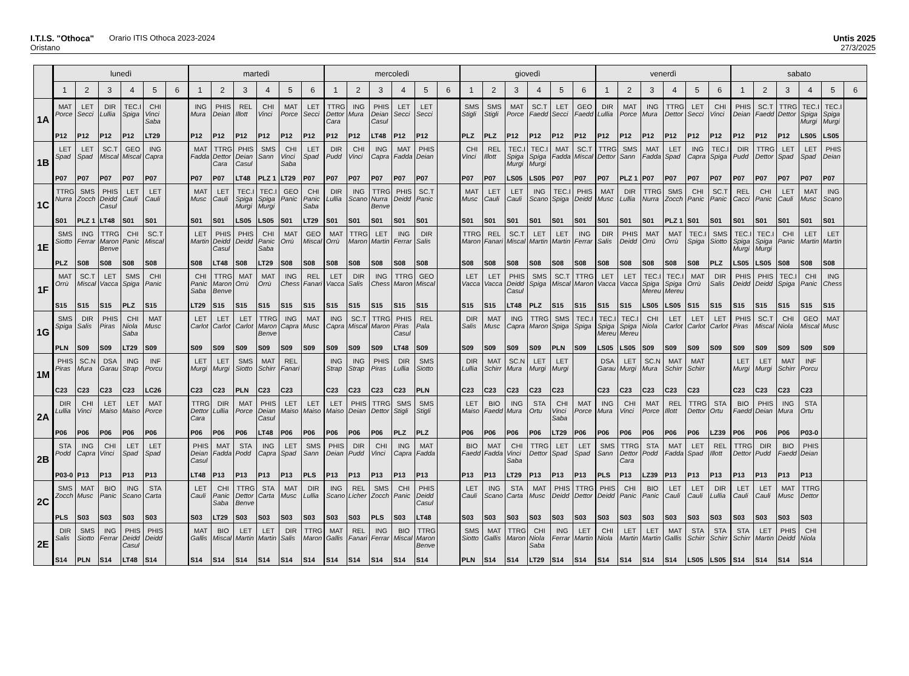I.T.I.S. "Othoca" Orario ITIS Othoca 2023-2024
Oristano
Untis 2025
27/3/2025
| | lunedì | | | | | | martedì | | | | | | mercoledì | | | | | | giovedì | | | | | | venerdì | | | | | | sabato | | | | | |
| --- | --- | --- | --- | --- | --- | --- | --- | --- | --- | --- | --- | --- | --- | --- | --- | --- | --- | --- | --- | --- | --- | --- | --- | --- | --- | --- | --- | --- | --- | --- | --- | --- | --- | --- | --- | --- |
| | 1 | 2 | 3 | 4 | 5 | 6 | 1 | 2 | 3 | 4 | 5 | 6 | 1 | 2 | 3 | 4 | 5 | 6 | 1 | 2 | 3 | 4 | 5 | 6 | 1 | 2 | 3 | 4 | 5 | 6 | 1 | 2 | 3 | 4 | 5 | 6 |
| 1A | MAT Porce P12 | LET Secci P12 | DIR Lullia P12 | TEC.I Spiga P12 | CHI Vinci Saba LT29 | | ING Mura P12 | PHIS Deian P12 | REL Illott P12 | CHI Vinci P12 | MAT Porce P12 | LET Secci P12 | TTRG Dettor Cara P12 | ING Mura P12 | PHIS Deian Casul LT48 | LET Secci P12 | LET Secci P12 | | SMS Stigli PLZ | SMS Stigli PLZ | MAT Porce P12 | SC.T Faedd P12 | LET Secci P12 | GEO Faedd P12 | DIR Lullia P12 | MAT Porce P12 | ING Mura P12 | TTRG Dettor P12 | LET Secci P12 | CHI Vinci P12 | PHIS Deian P12 | SC.T Faedd P12 | TTRG Dettor P12 | TEC.I Spiga Murgi LS05 | TEC.I Spiga Murgi LS05 | |
| 1B | LET Spad P07 | LET Spad P07 | SC.T Miscal P07 | GEO Miscal P07 | ING Capra P07 | | MAT Fadda P07 | TTRG Dettor Cara P07 | PHIS Deian Casul LT48 | SMS Sann PLZ 1 | CHI Vinci Saba LT29 | LET Spad P07 | DIR Pudd P07 | CHI Vinci P07 | ING Capra P07 | MAT Fadda P07 | PHIS Deian P07 | | CHI Vinci P07 | REL Illott P07 | TEC.I Spiga Murgi LS05 | TEC.I Spiga Murgi LS05 | MAT Fadda P07 | SC.T Miscal P07 | TTRG Dettor P07 | SMS Sann PLZ 1 | MAT Fadda P07 | LET Spad P07 | ING Capra P07 | TEC.I Spiga P07 | DIR Pudd P07 | TTRG Dettor P07 | LET Spad P07 | LET Spad P07 | PHIS Deian P07 | |
| 1C | TTRG Nurra S01 | SMS Zocch PLZ 1 | PHIS Deidd Casul LT48 | LET Cauli S01 | LET Cauli S01 | | MAT Musc S01 | LET Cauli S01 | TEC.I Spiga Murgi LS05 | TEC.I Spiga Murgi LS05 | GEO Panic S01 | CHI Panic Saba LT29 | DIR Lullia S01 | ING Scano S01 | TTRG Nurra Benve S01 | PHIS Deidd S01 | SC.T Panic S01 | | MAT Musc S01 | LET Cauli S01 | LET Cauli S01 | ING Scano S01 | TEC.I Spiga S01 | PHIS Deidd S01 | MAT Musc S01 | DIR Lullia S01 | TTRG Nurra S01 | SMS Zocch PLZ 1 | CHI Panic S01 | SC.T Panic S01 | REL Cacci S01 | CHI Panic S01 | LET Cauli S01 | MAT Musc S01 | ING Scano S01 | |
| 1E | SMS Siotto PLZ | ING Ferrar S08 | TTRG Maron Benve S08 | CHI Panic S08 | SC.T Miscal S08 | | LET Martin S08 | PHIS Deidd Casul LT48 | PHIS Deidd S08 | CHI Panic Saba LT29 | MAT Orrù S08 | GEO Miscal S08 | MAT Orrù S08 | TTRG Maron S08 | LET Martin S08 | ING Ferrar S08 | DIR Salis S08 | | TTRG Maron S08 | REL Fanari S08 | SC.T Miscal S08 | LET Martin S08 | LET Martin S08 | ING Ferrar S08 | DIR Salis S08 | PHIS Deidd S08 | MAT Orrù S08 | MAT Orrù S08 | TEC.I Spiga S08 | SMS Siotto PLZ | TEC.I Spiga Murgi LS05 | TEC.I Spiga Murgi LS05 | CHI Panic S08 | LET Martin S08 | LET Martin S08 | |
| 1F | MAT Orrù S15 | SC.T Miscal S15 | LET Vacca S15 | SMS Spiga PLZ | CHI Panic S15 | | CHI Panic Saba LT29 | TTRG Maron Benve S15 | MAT Orrù S15 | MAT Orrù S15 | ING Chess S15 | REL Fanari S15 | LET Vacca S15 | DIR Salis S15 | ING Chess S15 | TTRG Maron S15 | GEO Miscal S15 | | LET Vacca S15 | LET Vacca S15 | PHIS Deidd Casul LT48 | SMS Spiga PLZ | SC.T Miscal S15 | TTRG Maron S15 | LET Vacca S15 | LET Vacca S15 | TEC.I Spiga Mereu LS05 | TEC.I Spiga Mereu LS05 | MAT Orrù S15 | DIR Salis S15 | PHIS Deidd S15 | PHIS Deidd S15 | TEC.I Spiga S15 | CHI Panic S15 | ING Chess S15 | |
| 1G | SMS Spiga PLN | DIR Salis S09 | PHIS Piras S09 | CHI Niola Saba LT29 | MAT Musc S09 | | LET Carlot S09 | LET Carlot S09 | LET Carlot S09 | TTRG Maron Benve S09 | ING Capra S09 | MAT Musc S09 | ING Capra S09 | SC.T Miscal S09 | TTRG Maron S09 | PHIS Piras Casul LT48 | REL Pala S09 | | DIR Salis S09 | MAT Musc S09 | ING Capra S09 | TTRG Maron S09 | SMS Spiga PLN | TEC.I Spiga S09 | TEC.I Spiga Mereu LS05 | TEC.I Spiga Mereu LS05 | CHI Niola S09 | LET Carlot S09 | LET Carlot S09 | LET Carlot S09 | PHIS Piras S09 | SC.T Miscal S09 | CHI Niola S09 | GEO Miscal S09 | MAT Musc S09 | |
| 1M | PHIS Piras C23 | SC.N Mura C23 | DSA Garau C23 | ING Strap C23 | INF Porcu LC26 | | LET Murgi C23 | LET Murgi C23 | SMS Siotto PLN | MAT Schirr C23 | REL Fanari C23 | | ING Strap C23 | ING Strap C23 | PHIS Piras C23 | DIR Lullia C23 | SMS Siotto PLN | | DIR Lullia C23 | MAT Schirr C23 | SC.N Mura C23 | LET Murgi C23 | LET Murgi C23 | | DSA Garau C23 | LET Murgi C23 | SC.N Mura C23 | MAT Schirr C23 | MAT Schirr C23 | | LET Murgi C23 | LET Murgi C23 | MAT Schirr C23 | INF Porcu C23 | | |
| 2A | DIR Lullia P06 | CHI Vinci P06 | LET Maiso P06 | LET Maiso P06 | MAT Porce P06 | | TTRG Dettor Cara P06 | DIR Lullia P06 | MAT Porce P06 | PHIS Deian Casul LT48 | LET Maiso P06 | LET Maiso P06 | LET Maiso P06 | PHIS Deian P06 | TTRG Dettor P06 | SMS Stigli PLZ | SMS Stigli PLZ | | LET Maiso P06 | BIO Faedd P06 | ING Mura P06 | STA Ortu P06 | CHI Vinci Saba LT29 | MAT Porce P06 | ING Mura P06 | CHI Vinci P06 | MAT Porce P06 | REL Illott P06 | TTRG Dettor P06 | STA Ortu LZ39 | BIO Faedd P06 | PHIS Deian P06 | ING Mura P06 | STA Ortu P03-0 | | |
| 2B | STA Podd P03-0 | ING Capra P13 | CHI Vinci P13 | LET Spad P13 | LET Spad P13 | | PHIS Deian Casul LT48 | MAT Fadda P13 | STA Podd P13 | ING Capra P13 | LET Spad P13 | SMS Sann PLS | PHIS Deian P13 | DIR Pudd P13 | CHI Vinci P13 | ING Capra P13 | MAT Fadda P13 | | BIO Faedd P13 | MAT Fadda P13 | CHI Vinci Saba LT29 | TTRG Dettor P13 | LET Spad P13 | LET Spad P13 | SMS Sann PLS | TTRG Dettor Cara P13 | STA Podd LZ39 | MAT Fadda P13 | LET Spad P13 | REL Illott P13 | TTRG Dettor P13 | DIR Pudd P13 | BIO Faedd P13 | PHIS Deian P13 | | |
| 2C | SMS Zocch PLS | MAT Musc S03 | BIO Panic S03 | ING Scano S03 | STA Carta S03 | | LET Cauli S03 | CHI Panic Saba LT29 | TTRG Dettor Benve S03 | STA Carta S03 | MAT Musc S03 | DIR Lullia S03 | ING Scano S03 | REL Licher S03 | SMS Zocch PLS | CHI Panic S03 | PHIS Deidd Casul LT48 | | LET Cauli S03 | ING Scano S03 | STA Carta S03 | MAT Musc S03 | PHIS Deidd S03 | TTRG Dettor S03 | PHIS Deidd S03 | CHI Panic S03 | BIO Panic S03 | LET Cauli S03 | LET Cauli S03 | DIR Lullia S03 | LET Cauli S03 | LET Cauli S03 | MAT Musc S03 | TTRG Dettor S03 | | |
| 2E | DIR Salis S14 | SMS Siotto PLN | ING Ferrar S14 | PHIS Deidd Casul LT48 | PHIS Deidd S14 | | MAT Gallis S14 | BIO Miscal S14 | LET Martin S14 | LET Martin S14 | DIR Salis S14 | TTRG Maron S14 | MAT Gallis S14 | REL Fanari S14 | ING Ferrar S14 | BIO Miscal S14 | TTRG Maron Benve S14 | | SMS Siotto PLN | MAT Gallis S14 | TTRG Maron S14 | CHI Niola Saba LT29 | ING Ferrar S14 | LET Martin S14 | CHI Niola S14 | LET Martin S14 | LET Martin S14 | MAT Gallis S14 | STA Schirr LS05 | STA Schirr LS05 | STA Schirr S14 | LET Martin S14 | PHIS Deidd S14 | CHI Niola S14 | | |